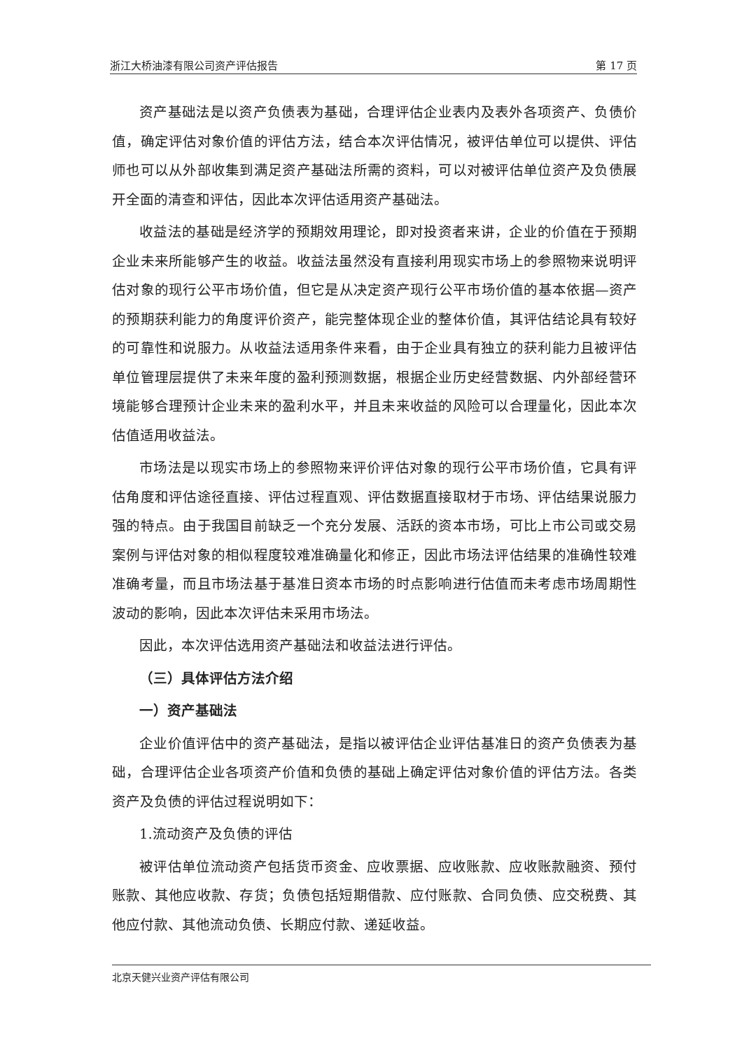浙江大桥油漆有限公司资产评估报告 第 17 页
资产基础法是以资产负债表为基础，合理评估企业表内及表外各项资产、负债价值，确定评估对象价值的评估方法，结合本次评估情况，被评估单位可以提供、评估师也可以从外部收集到满足资产基础法所需的资料，可以对被评估单位资产及负债展开全面的清查和评估，因此本次评估适用资产基础法。
收益法的基础是经济学的预期效用理论，即对投资者来讲，企业的价值在于预期企业未来所能够产生的收益。收益法虽然没有直接利用现实市场上的参照物来说明评估对象的现行公平市场价值，但它是从决定资产现行公平市场价值的基本依据—资产的预期获利能力的角度评价资产，能完整体现企业的整体价值，其评估结论具有较好的可靠性和说服力。从收益法适用条件来看，由于企业具有独立的获利能力且被评估单位管理层提供了未来年度的盈利预测数据，根据企业历史经营数据、内外部经营环境能够合理预计企业未来的盈利水平，并且未来收益的风险可以合理量化，因此本次估值适用收益法。
市场法是以现实市场上的参照物来评价评估对象的现行公平市场价值，它具有评估角度和评估途径直接、评估过程直观、评估数据直接取材于市场、评估结果说服力强的特点。由于我国目前缺乏一个充分发展、活跃的资本市场，可比上市公司或交易案例与评估对象的相似程度较难准确量化和修正，因此市场法评估结果的准确性较难准确考量，而且市场法基于基准日资本市场的时点影响进行估值而未考虑市场周期性波动的影响，因此本次评估未采用市场法。
因此，本次评估选用资产基础法和收益法进行评估。
（三）具体评估方法介绍
一）资产基础法
企业价值评估中的资产基础法，是指以被评估企业评估基准日的资产负债表为基础，合理评估企业各项资产价值和负债的基础上确定评估对象价值的评估方法。各类资产及负债的评估过程说明如下：
1.流动资产及负债的评估
被评估单位流动资产包括货币资金、应收票据、应收账款、应收账款融资、预付账款、其他应收款、存货；负债包括短期借款、应付账款、合同负债、应交税费、其他应付款、其他流动负债、长期应付款、递延收益。
北京天健兴业资产评估有限公司